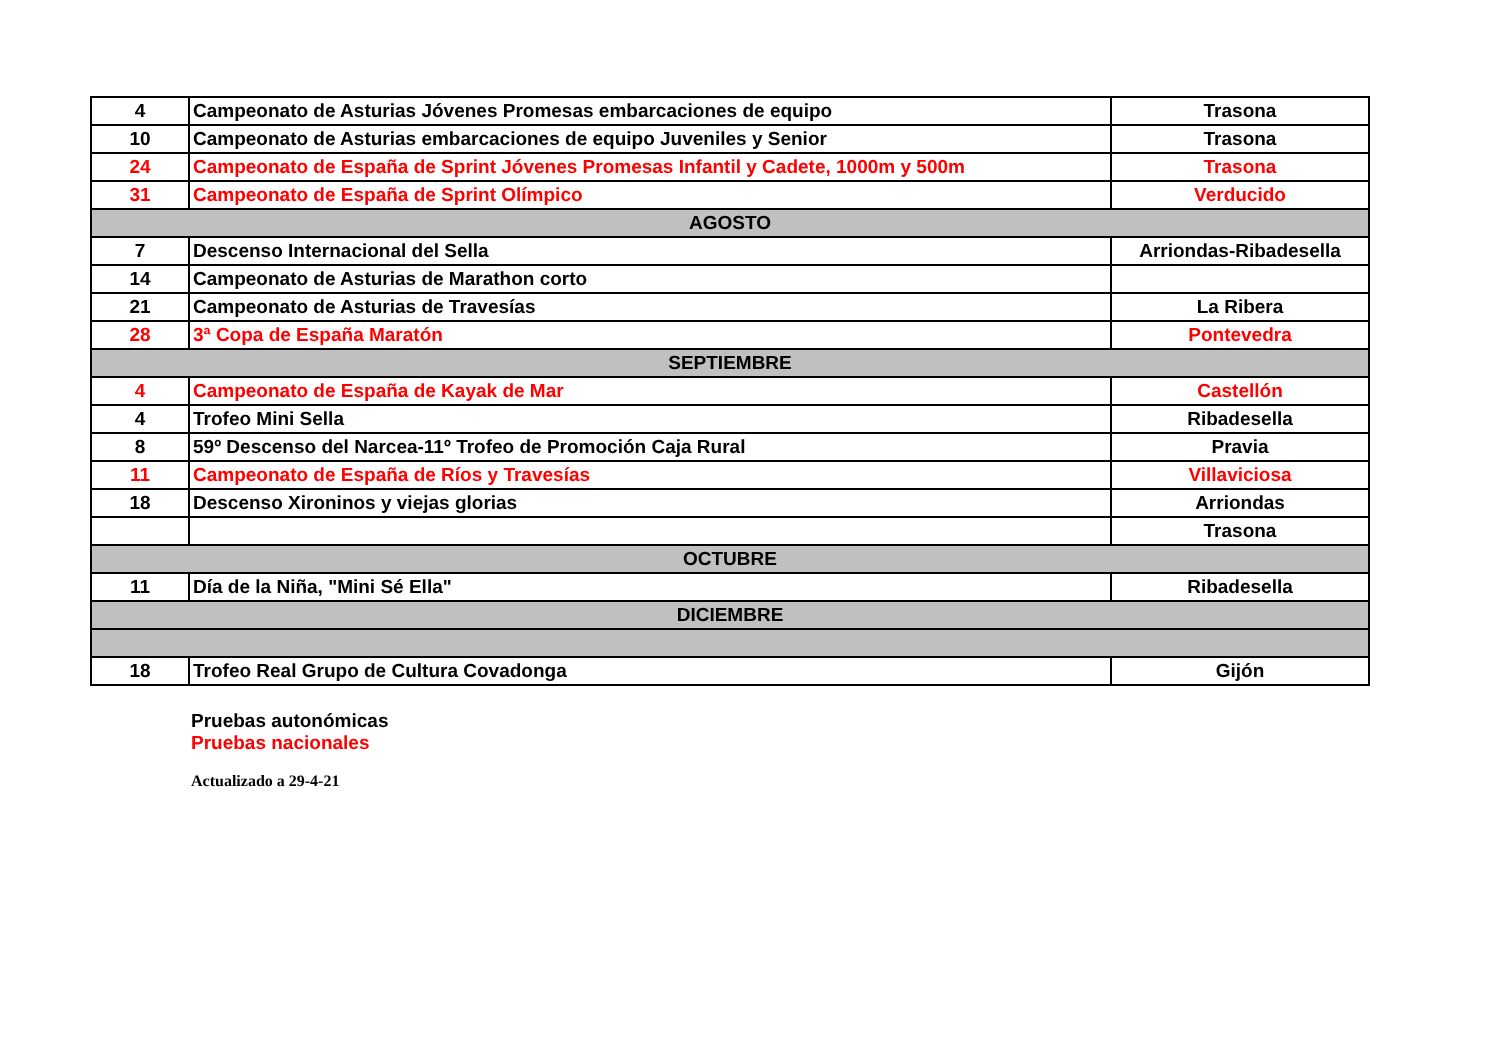| 4 | Campeonato de Asturias Jóvenes Promesas embarcaciones de equipo | Trasona |
| 10 | Campeonato de Asturias embarcaciones de equipo Juveniles y Senior | Trasona |
| 24 | Campeonato de España de Sprint Jóvenes Promesas Infantil y Cadete, 1000m y 500m | Trasona |
| 31 | Campeonato de España de Sprint Olímpico | Verducido |
| AGOSTO | | |
| 7 | Descenso Internacional del Sella | Arriondas-Ribadesella |
| 14 | Campeonato de Asturias de Marathon corto | |
| 21 | Campeonato de Asturias de Travesías | La Ribera |
| 28 | 3ª Copa de España Maratón | Pontevedra |
| SEPTIEMBRE | | |
| 4 | Campeonato de España de Kayak de Mar | Castellón |
| 4 | Trofeo Mini Sella | Ribadesella |
| 8 | 59º Descenso del Narcea-11º Trofeo de Promoción Caja Rural | Pravia |
| 11 | Campeonato de España de Ríos y Travesías | Villaviciosa |
| 18 | Descenso Xironinos y viejas glorias | Arriondas |
| | | Trasona |
| OCTUBRE | | |
| 11 | Día de la Niña, "Mini Sé Ella" | Ribadesella |
| DICIEMBRE | | |
| 18 | Trofeo Real Grupo de Cultura Covadonga | Gijón |
Pruebas autonómicas
Pruebas nacionales
Actualizado a 29-4-21